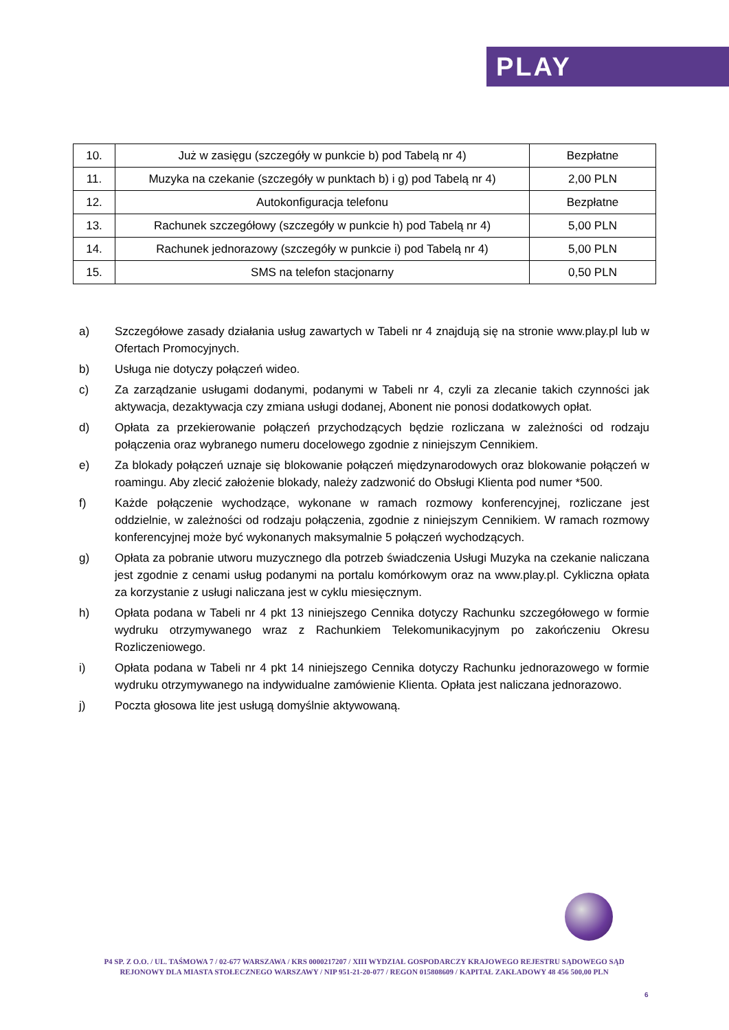PLAY
| 10. | Już w zasięgu (szczegóły w punkcie b) pod Tabelą nr 4) | Bezpłatne |
| 11. | Muzyka na czekanie (szczegóły w punktach b) i g) pod Tabelą nr 4) | 2,00 PLN |
| 12. | Autokonfiguracja telefonu | Bezpłatne |
| 13. | Rachunek szczegółowy (szczegóły w punkcie h) pod Tabelą nr 4) | 5,00 PLN |
| 14. | Rachunek jednorazowy (szczegóły w punkcie i) pod Tabelą nr 4) | 5,00 PLN |
| 15. | SMS na telefon stacjonarny | 0,50 PLN |
a) Szczegółowe zasady działania usług zawartych w Tabeli nr 4 znajdują się na stronie www.play.pl lub w Ofertach Promocyjnych.
b) Usługa nie dotyczy połączeń wideo.
c) Za zarządzanie usługami dodanymi, podanymi w Tabeli nr 4, czyli za zlecanie takich czynności jak aktywacja, dezaktywacja czy zmiana usługi dodanej, Abonent nie ponosi dodatkowych opłat.
d) Opłata za przekierowanie połączeń przychodzących będzie rozliczana w zależności od rodzaju połączenia oraz wybranego numeru docelowego zgodnie z niniejszym Cennikiem.
e) Za blokady połączeń uznaje się blokowanie połączeń międzynarodowych oraz blokowanie połączeń w roamingu. Aby zlecić założenie blokady, należy zadzwonić do Obsługi Klienta pod numer *500.
f) Każde połączenie wychodzące, wykonane w ramach rozmowy konferencyjnej, rozliczane jest oddzielnie, w zależności od rodzaju połączenia, zgodnie z niniejszym Cennikiem. W ramach rozmowy konferencyjnej może być wykonanych maksymalnie 5 połączeń wychodzących.
g) Opłata za pobranie utworu muzycznego dla potrzeb świadczenia Usługi Muzyka na czekanie naliczana jest zgodnie z cenami usług podanymi na portalu komórkowym oraz na www.play.pl. Cykliczna opłata za korzystanie z usługi naliczana jest w cyklu miesięcznym.
h) Opłata podana w Tabeli nr 4 pkt 13 niniejszego Cennika dotyczy Rachunku szczegółowego w formie wydruku otrzymywanego wraz z Rachunkiem Telekomunikacyjnym po zakończeniu Okresu Rozliczeniowego.
i) Opłata podana w Tabeli nr 4 pkt 14 niniejszego Cennika dotyczy Rachunku jednorazowego w formie wydruku otrzymywanego na indywidualne zamówienie Klienta. Opłata jest naliczana jednorazowo.
j) Poczta głosowa lite jest usługą domyślnie aktywowaną.
P4 SP. Z O.O. / UL. TAŚMOWA 7 / 02-677 WARSZAWA / KRS 0000217207 / XIII WYDZIAŁ GOSPODARCZY KRAJOWEGO REJESTRU SĄDOWEGO SĄD REJONOWY DLA MIASTA STOŁECZNEGO WARSZAWY / NIP 951-21-20-077 / REGON 015808609 / KAPITAŁ ZAKŁADOWY 48 456 500,00 PLN
6